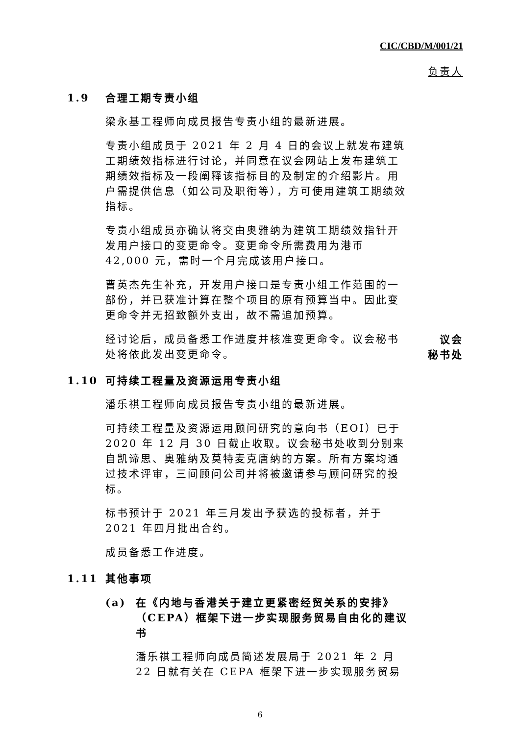CIC/CBD/M/001/21
负责人
1.9 合理工期专责小组
梁永基工程师向成员报告专责小组的最新进展。
专责小组成员于 2021 年 2 月 4 日的会议上就发布建筑工期绩效指标进行讨论，并同意在议会网站上发布建筑工期绩效指标及一段阐释该指标目的及制定的介绍影片。用户需提供信息（如公司及职衔等），方可使用建筑工期绩效指标。
专责小组成员亦确认将交由奥雅纳为建筑工期绩效指针开发用户接口的变更命令。变更命令所需费用为港币 42,000 元，需时一个月完成该用户接口。
曹英杰先生补充，开发用户接口是专责小组工作范围的一部份，并已获准计算在整个项目的原有预算当中。因此变更命令并无招致额外支出，故不需追加预算。
经讨论后，成员备悉工作进度并核准变更命令。议会秘书处将依此发出变更命令。
议会
秘书处
1.10 可持续工程量及资源运用专责小组
潘乐祺工程师向成员报告专责小组的最新进展。
可持续工程量及资源运用顾问研究的意向书（EOI）已于 2020 年 12 月 30 日截止收取。议会秘书处收到分别来自凯谛思、奥雅纳及莫特麦克唐纳的方案。所有方案均通过技术评审，三间顾问公司并将被邀请参与顾问研究的投标。
标书预计于 2021 年三月发出予获选的投标者，并于 2021 年四月批出合约。
成员备悉工作进度。
1.11 其他事项
(a) 在《内地与香港关于建立更紧密经贸关系的安排》（CEPA）框架下进一步实现服务贸易自由化的建议书
潘乐祺工程师向成员简述发展局于 2021 年 2 月 22 日就有关在 CEPA 框架下进一步实现服务贸易
6